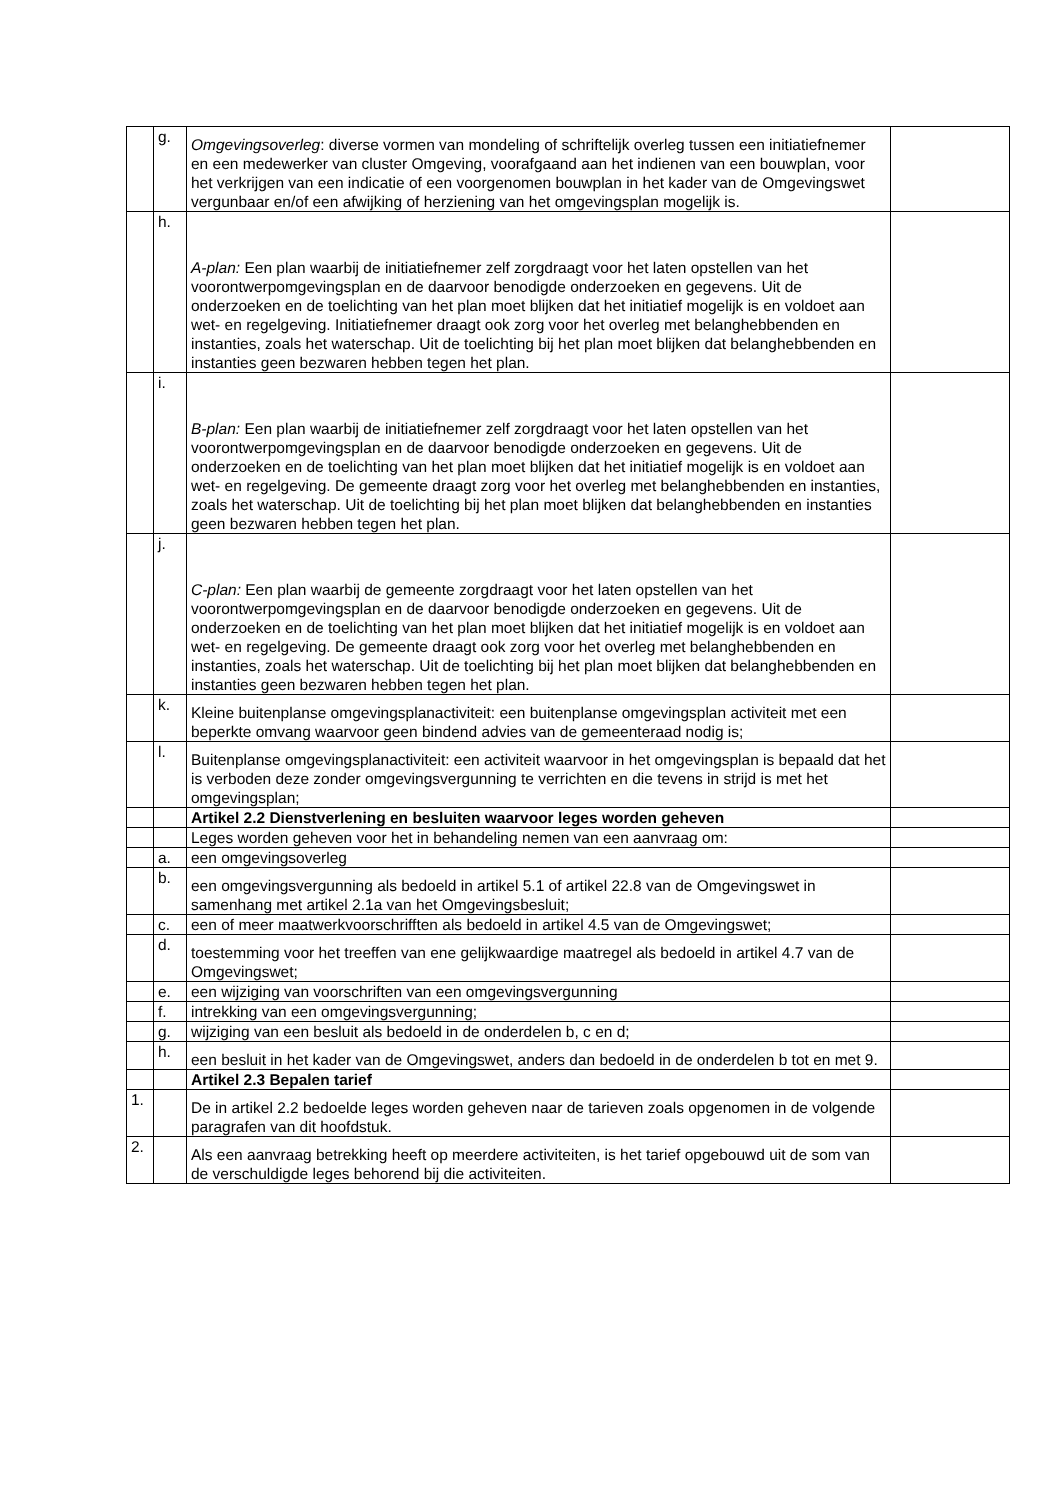| | g. | Omgevingsoverleg : diverse vormen van mondeling of schriftelijk overleg tussen een initiatiefnemer en een medewerker van cluster Omgeving, voorafgaand aan het indienen van een bouwplan, voor het verkrijgen van een indicatie of een voorgenomen bouwplan in het kader van de Omgevingswet vergunbaar en/of een afwijking of herziening van het omgevingsplan mogelijk is. | |
| | h. | A-plan: Een plan waarbij de initiatiefnemer zelf zorgdraagt voor het laten opstellen van het voorontwerpomgevingsplan en de daarvoor benodigde onderzoeken en gegevens. Uit de onderzoeken en de toelichting van het plan moet blijken dat het initiatief mogelijk is en voldoet aan wet- en regelgeving. Initiatiefnemer draagt ook zorg voor het overleg met belanghebbenden en instanties, zoals het waterschap. Uit de toelichting bij het plan moet blijken dat belanghebbenden en instanties geen bezwaren hebben tegen het plan. | |
| | i. | B-plan: Een plan waarbij de initiatiefnemer zelf zorgdraagt voor het laten opstellen van het voorontwerpomgevingsplan en de daarvoor benodigde onderzoeken en gegevens. Uit de onderzoeken en de toelichting van het plan moet blijken dat het initiatief mogelijk is en voldoet aan wet- en regelgeving. De gemeente draagt zorg voor het overleg met belanghebbenden en instanties, zoals het waterschap. Uit de toelichting bij het plan moet blijken dat belanghebbenden en instanties geen bezwaren hebben tegen het plan. | |
| | j. | C-plan: Een plan waarbij de gemeente zorgdraagt voor het laten opstellen van het voorontwerpomgevingsplan en de daarvoor benodigde onderzoeken en gegevens. Uit de onderzoeken en de toelichting van het plan moet blijken dat het initiatief mogelijk is en voldoet aan wet- en regelgeving. De gemeente draagt ook zorg voor het overleg met belanghebbenden en instanties, zoals het waterschap. Uit de toelichting bij het plan moet blijken dat belanghebbenden en instanties geen bezwaren hebben tegen het plan. | |
| | k. | Kleine buitenplanse omgevingsplanactiviteit: een buitenplanse omgevingsplan activiteit met een beperkte omvang waarvoor geen bindend advies van de gemeenteraad nodig is; | |
| | l. | Buitenplanse omgevingsplanactiviteit: een activiteit waarvoor in het omgevingsplan is bepaald dat het is verboden deze zonder omgevingsvergunning te verrichten en die tevens in strijd is met het omgevingsplan; | |
| | | Artikel 2.2 Dienstverlening en besluiten waarvoor leges worden geheven | |
| | | Leges worden geheven voor het in behandeling nemen van een aanvraag om: | |
| | a. | een omgevingsoverleg | |
| | b. | een omgevingsvergunning als bedoeld in artikel 5.1 of artikel 22.8 van de Omgevingswet in samenhang met artikel 2.1a van het Omgevingsbesluit; | |
| | c. | een of meer maatwerkvoorschrifften als bedoeld in artikel 4.5 van de Omgevingswet; | |
| | d. | toestemming voor het treeffen van ene gelijkwaardige maatregel als bedoeld in artikel 4.7 van de Omgevingswet; | |
| | e. | een wijziging van voorschriften van een omgevingsvergunning | |
| | f. | intrekking van een omgevingsvergunning; | |
| | g. | wijziging van een besluit als bedoeld in de onderdelen b, c en d; | |
| | h. | een besluit in het kader van de Omgevingswet, anders dan bedoeld in de onderdelen b tot en met 9. | |
| | | Artikel 2.3 Bepalen tarief | |
| 1. | | De in artikel 2.2 bedoelde leges worden geheven naar de tarieven zoals opgenomen in de volgende paragrafen van dit hoofdstuk. | |
| 2. | | Als een aanvraag betrekking heeft op meerdere activiteiten, is het tarief opgebouwd uit de som van de verschuldigde leges behorend bij die activiteiten. | |